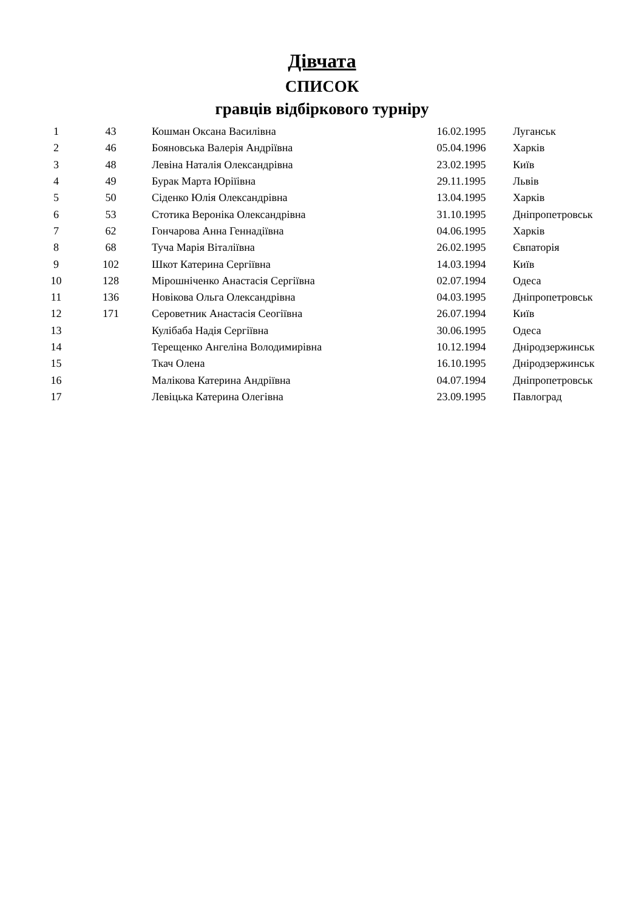Дівчата
СПИСОК
гравців відбіркового турніру
| 1 | 43 | Кошман Оксана Василівна | 16.02.1995 | Луганськ |
| 2 | 46 | Бояновська Валерія Андріївна | 05.04.1996 | Харків |
| 3 | 48 | Левіна Наталія Олександрівна | 23.02.1995 | Київ |
| 4 | 49 | Бурак Марта Юріїівна | 29.11.1995 | Львів |
| 5 | 50 | Сіденко Юлія Олександрівна | 13.04.1995 | Харків |
| 6 | 53 | Стотика Вероніка Олександрівна | 31.10.1995 | Дніпропетровськ |
| 7 | 62 | Гончарова Анна Геннадіївна | 04.06.1995 | Харків |
| 8 | 68 | Туча Марія Віталіївна | 26.02.1995 | Євпаторія |
| 9 | 102 | Шкот Катерина Сергіївна | 14.03.1994 | Київ |
| 10 | 128 | Мірошніченко Анастасія Сергіївна | 02.07.1994 | Одеса |
| 11 | 136 | Новікова Ольга Олександрівна | 04.03.1995 | Дніпропетровськ |
| 12 | 171 | Сероветник Анастасія Сеогіївна | 26.07.1994 | Київ |
| 13 | | Кулібаба Надія Сергіївна | 30.06.1995 | Одеса |
| 14 | | Терещенко Ангеліна Володимирівна | 10.12.1994 | Дніродзержинськ |
| 15 | | Ткач Олена | 16.10.1995 | Дніродзержинськ |
| 16 | | Малікова Катерина Андріївна | 04.07.1994 | Дніпропетровськ |
| 17 | | Левіцька Катерина Олегівна | 23.09.1995 | Павлоград |